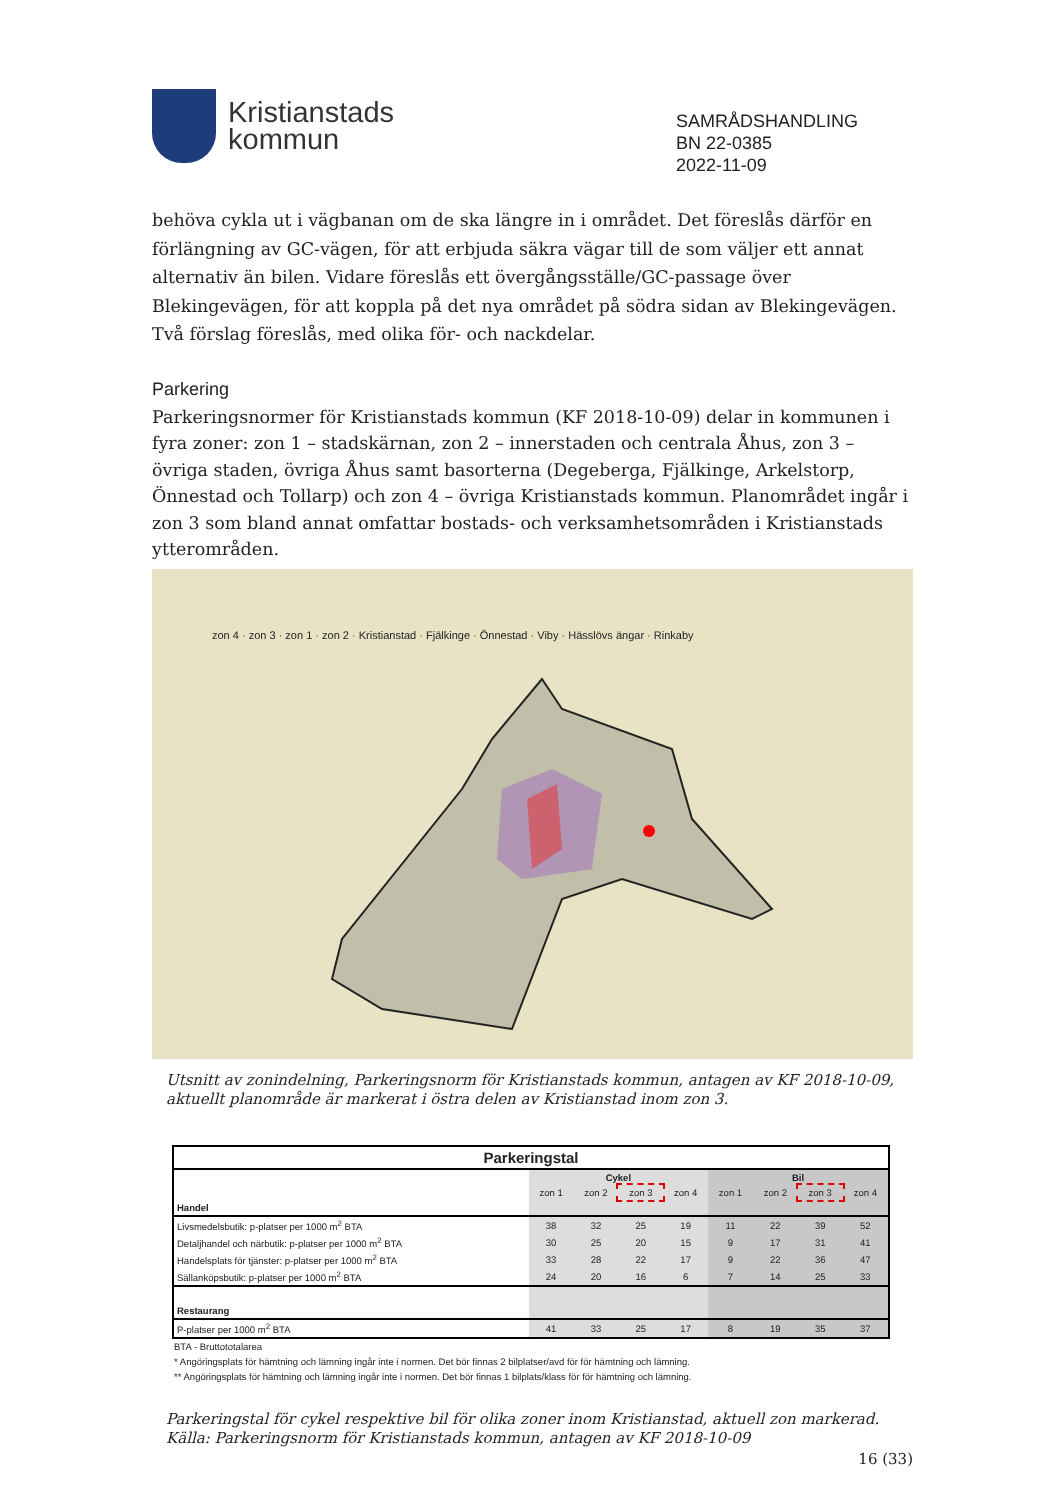Kristianstads
kommun
SAMRÅDSHANDLING
BN 22-0385
2022-11-09
behöva cykla ut i vägbanan om de ska längre in i området. Det föreslås därför en förlängning av GC-vägen, för att erbjuda säkra vägar till de som väljer ett annat alternativ än bilen. Vidare föreslås ett övergångsställe/GC-passage över Blekingevägen, för att koppla på det nya området på södra sidan av Blekingevägen. Två förslag föreslås, med olika för- och nackdelar.
Parkering
Parkeringsnormer för Kristianstads kommun (KF 2018-10-09) delar in kommunen i fyra zoner: zon 1 – stadskärnan, zon 2 – innerstaden och centrala Åhus, zon 3 – övriga staden, övriga Åhus samt basorterna (Degeberga, Fjälkinge, Arkelstorp, Önnestad och Tollarp) och zon 4 – övriga Kristianstads kommun. Planområdet ingår i zon 3 som bland annat omfattar bostads- och verksamhetsområden i Kristianstads ytterområden.
zon 4 · zon 3 · zon 1 · zon 2 · Kristianstad · Fjälkinge · Önnestad · Viby · Hässlövs ängar · Rinkaby
Utsnitt av zonindelning, Parkeringsnorm för Kristianstads kommun, antagen av KF 2018-10-09, aktuellt planområde är markerat i östra delen av Kristianstad inom zon 3.
| Parkeringstal | | | | | | | | |
| --- | --- | --- | --- | --- | --- | --- | --- | --- |
| | Cykel | | | | Bil | | | |
| | zon 1 | zon 2 | zon 3 | zon 4 | zon 1 | zon 2 | zon 3 | zon 4 |
| Handel | | | | | | | | |
| Livsmedelsbutik: p-platser per 1000 m<sup>2</sup> BTA | 38 | 32 | 25 | 19 | 11 | 22 | 39 | 52 |
| Detaljhandel och närbutik: p-platser per 1000 m<sup>2</sup> BTA | 30 | 25 | 20 | 15 | 9 | 17 | 31 | 41 |
| Handelsplats för tjänster: p-platser per 1000 m<sup>2</sup> BTA | 33 | 28 | 22 | 17 | 9 | 22 | 36 | 47 |
| Sällanköpsbutik: p-platser per 1000 m<sup>2</sup> BTA | 24 | 20 | 16 | 6 | 7 | 14 | 25 | 33 |
| Restaurang | | | | | | | | |
| P-platser per 1000 m<sup>2</sup> BTA | 41 | 33 | 25 | 17 | 8 | 19 | 35 | 37 |
BTA - Bruttototalarea
* Angöringsplats för hämtning och lämning ingår inte i normen. Det bör finnas 2 bilplatser/avd för för hämtning och lämning.
** Angöringsplats för hämtning och lämning ingår inte i normen. Det bör finnas 1 bilplats/klass för för hämtning och lämning.
Parkeringstal för cykel respektive bil för olika zoner inom Kristianstad, aktuell zon markerad.
Källa: Parkeringsnorm för Kristianstads kommun, antagen av KF 2018-10-09
16 (33)